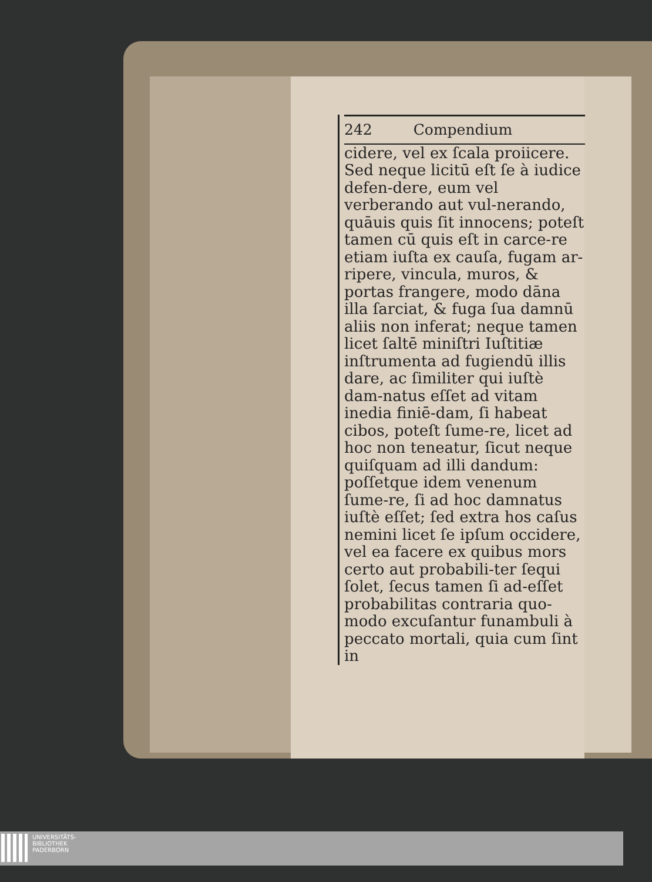242 Compendium
cidere, vel ex ſcala proiicere. Sed neque licitū eſt ſe à iudice defen-dere, eum vel verberando aut vul-nerando, quāuis quis ſit innocens; poteſt tamen cū quis eſt in carce-re etiam iuſta ex cauſa, fugam ar-ripere, vincula, muros, & portas frangere, modo dāna illa ſarciat, & fuga ſua damnū aliis non inferat; neque tamen licet ſaltē miniſtri Iuſtitiæ inſtrumenta ad fugiendū illis dare, ac ſimiliter qui iuſtè dam-natus eſſet ad vitam inedia finiē-dam, ſi habeat cibos, poteſt ſume-re, licet ad hoc non teneatur, ſicut neque quiſquam ad illi dandum: poſſetque idem venenum ſume-re, ſi ad hoc damnatus iuſtè eſſet; ſed extra hos caſus nemini licet ſe ipſum occidere, vel ea facere ex quibus mors certo aut probabili-ter ſequi ſolet, ſecus tamen ſi ad-eſſet probabilitas contraria quo-modo excuſantur funambuli à peccato mortali, quia cum ſint in
UNIVERSITÄTS-
BIBLIOTHEK
PADERBORN